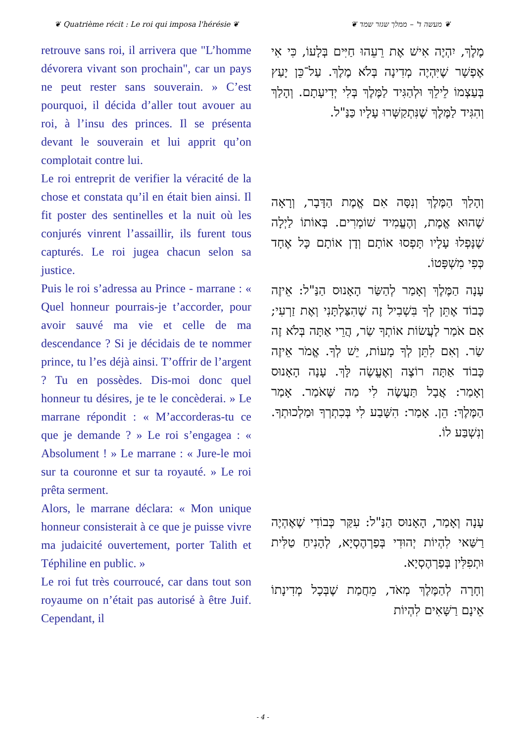❦ Quatrième récit : Le roi qui imposa l'hérésie ❦ ❦ מעשה ד' – ממלך שגזר שמד ❦
retrouve sans roi, il arrivera que "L’homme dévorera vivant son prochain", car un pays ne peut rester sans souverain. » C’est pourquoi, il décida d’aller tout avouer au roi, à l’insu des princes. Il se présenta devant le souverain et lui apprit qu’on complotait contre lui.
Le roi entreprit de verifier la véracité de la chose et constata qu’il en était bien ainsi. Il fit poster des sentinelles et la nuit où les conjurés vinrent l’assaillir, ils furent tous capturés. Le roi jugea chacun selon sa justice.
Puis le roi s’adressa au Prince - marrane : « Quel honneur pourrais-je t’accorder, pour avoir sauvé ma vie et celle de ma descendance ? Si je décidais de te nommer prince, tu l’es déjà ainsi. T’offrir de l’argent ? Tu en possèdes. Dis-moi donc quel honneur tu désires, je te le concèderai. » Le marrane répondit : « M’accorderas-tu ce que je demande ? » Le roi s’engagea : « Absolument ! » Le marrane : « Jure-le moi sur ta couronne et sur ta royauté. » Le roi prêta serment.
Alors, le marrane déclara: « Mon unique honneur consisterait à ce que je puisse vivre ma judaicité ouvertement, porter Talith et Téphiline en public. »
Le roi fut très courroucé, car dans tout son royaume on n’était pas autorisé à être Juif. Cependant, il
מֶלֶךְ, יִהְיֶה אִישׁ אֶת רֵעֵהוּ חַיִּים בְּלָעוֹ, כִּי אִי אֶפְשָׁר שֶׁיִּהְיֶה מְדִינָה בְּלֹא מֶלֶךְ. עַל־כֵּן יָעַץ בְּעַצְמוֹ לֵילֵךְ וּלְהַגִּיד לַמֶּלֶךְ בְּלִי יְדִיעָתָם. וְהָלַךְ וְהִגִּיד לַמֶּלֶךְ שֶׁנִּתְקַשְּׁרוּ עָלָיו כַּנַּ"ל.
וְהָלַךְ הַמֶּלֶךְ וְנִסָּה אִם אֱמֶת הַדָּבָר, וְרָאָה שֶׁהוּא אֱמֶת, וְהֶעֱמִיד שׁוֹמְרִים. בְּאוֹתוֹ לַיְלָה שֶׁנָּפְלוּ עָלָיו תָּפְסוּ אוֹתָם וְדָן אוֹתָם כָּל אֶחָד כְּפִי מִשְׁפָּטוֹ.
עָנָה הַמֶּלֶךְ וְאָמַר לְהַשַּׂר הָאָנוּס הַנַּ"ל: אֵיזֶה כָּבוֹד אֶתֵּן לְךָ בִּשְׁבִיל זֶה שֶׁהִצַּלְתָּנִי וְאֶת זַרְעִי; אִם אֹמַר לַעֲשׂוֹת אוֹתְךָ שַׂר, הֲרֵי אַתָּה בְּלֹא זֶה שַׂר. וְאִם לִתֵּן לְךָ מָעוֹת, יֵשׁ לְךָ. אֱמֹר אֵיזֶה כָּבוֹד אַתָּה רוֹצֶה וְאֶעֱשֶׂה לָּךְ. עָנָה הָאָנוּס וְאָמַר: אֲבָל תַּעֲשֶׂה לִי מַה שֶּׁאֹמַר. אָמַר הַמֶּלֶךְ: הֵן. אָמַר: הִשָּׁבַע לִי בְּכִתְרְךָ וּמַלְכוּתְךָ. וְנִשְׁבַּע לוֹ.
עָנָה וְאָמַר, הָאָנוּס הַנַּ"ל: עִקַּר כְּבוֹדִי שֶׁאֶהְיֶה רַשַּׁאי לִהְיוֹת יְהוּדִי בְּפַרְהֶסְיָא, לְהָנִיחַ טַלִּית וּתְפִלִּין בְּפַרְהֶסְיָא.
וְחָרָה לְהַמֶּלֶךְ מְאֹד, מֵחֲמַת שֶׁבְּכָל מְדִינָתוֹ אֵינָם רַשָּׁאִים לִהְיוֹת
- 4 -